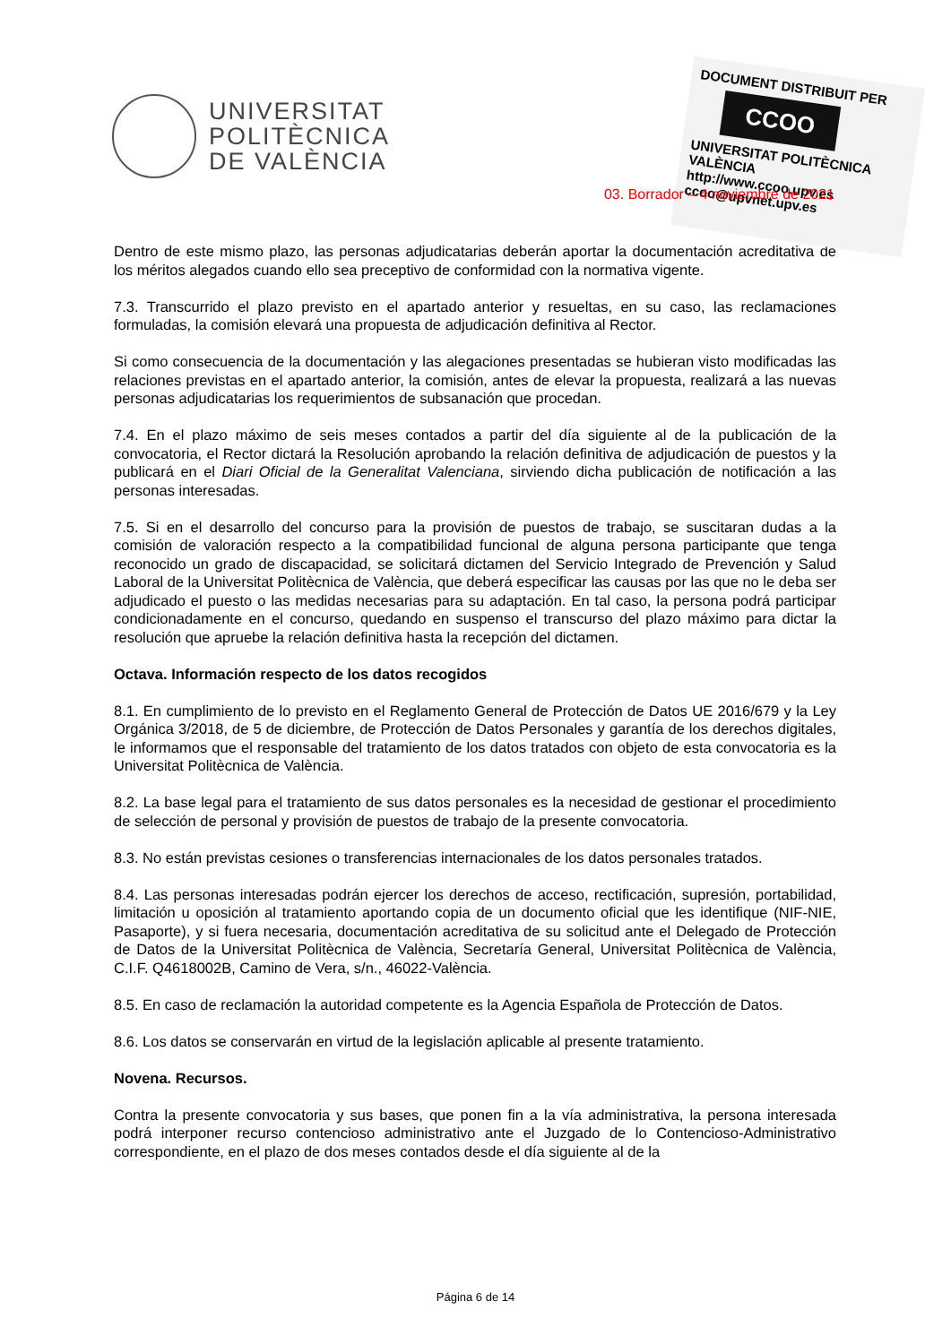UNIVERSITAT
POLITÈCNICA
DE VALÈNCIA
DOCUMENT DISTRIBUIT PER
CCOO
UNIVERSITAT POLITÈCNICA VALÈNCIA
http://www.ccoo.upv.es
ccoo@upvnet.upv.es
03. Borrador – 4 noviembre de 2021
Dentro de este mismo plazo, las personas adjudicatarias deberán aportar la documentación acreditativa de los méritos alegados cuando ello sea preceptivo de conformidad con la normativa vigente.
7.3. Transcurrido el plazo previsto en el apartado anterior y resueltas, en su caso, las reclamaciones formuladas, la comisión elevará una propuesta de adjudicación definitiva al Rector.
Si como consecuencia de la documentación y las alegaciones presentadas se hubieran visto modificadas las relaciones previstas en el apartado anterior, la comisión, antes de elevar la propuesta, realizará a las nuevas personas adjudicatarias los requerimientos de subsanación que procedan.
7.4. En el plazo máximo de seis meses contados a partir del día siguiente al de la publicación de la convocatoria, el Rector dictará la Resolución aprobando la relación definitiva de adjudicación de puestos y la publicará en el Diari Oficial de la Generalitat Valenciana, sirviendo dicha publicación de notificación a las personas interesadas.
7.5. Si en el desarrollo del concurso para la provisión de puestos de trabajo, se suscitaran dudas a la comisión de valoración respecto a la compatibilidad funcional de alguna persona participante que tenga reconocido un grado de discapacidad, se solicitará dictamen del Servicio Integrado de Prevención y Salud Laboral de la Universitat Politècnica de València, que deberá especificar las causas por las que no le deba ser adjudicado el puesto o las medidas necesarias para su adaptación. En tal caso, la persona podrá participar condicionadamente en el concurso, quedando en suspenso el transcurso del plazo máximo para dictar la resolución que apruebe la relación definitiva hasta la recepción del dictamen.
Octava. Información respecto de los datos recogidos
8.1. En cumplimiento de lo previsto en el Reglamento General de Protección de Datos UE 2016/679 y la Ley Orgánica 3/2018, de 5 de diciembre, de Protección de Datos Personales y garantía de los derechos digitales, le informamos que el responsable del tratamiento de los datos tratados con objeto de esta convocatoria es la Universitat Politècnica de València.
8.2. La base legal para el tratamiento de sus datos personales es la necesidad de gestionar el procedimiento de selección de personal y provisión de puestos de trabajo de la presente convocatoria.
8.3. No están previstas cesiones o transferencias internacionales de los datos personales tratados.
8.4. Las personas interesadas podrán ejercer los derechos de acceso, rectificación, supresión, portabilidad, limitación u oposición al tratamiento aportando copia de un documento oficial que les identifique (NIF-NIE, Pasaporte), y si fuera necesaria, documentación acreditativa de su solicitud ante el Delegado de Protección de Datos de la Universitat Politècnica de València, Secretaría General, Universitat Politècnica de València, C.I.F. Q4618002B, Camino de Vera, s/n., 46022-València.
8.5. En caso de reclamación la autoridad competente es la Agencia Española de Protección de Datos.
8.6. Los datos se conservarán en virtud de la legislación aplicable al presente tratamiento.
Novena. Recursos.
Contra la presente convocatoria y sus bases, que ponen fin a la vía administrativa, la persona interesada podrá interponer recurso contencioso administrativo ante el Juzgado de lo Contencioso-Administrativo correspondiente, en el plazo de dos meses contados desde el día siguiente al de la
Página 6 de 14